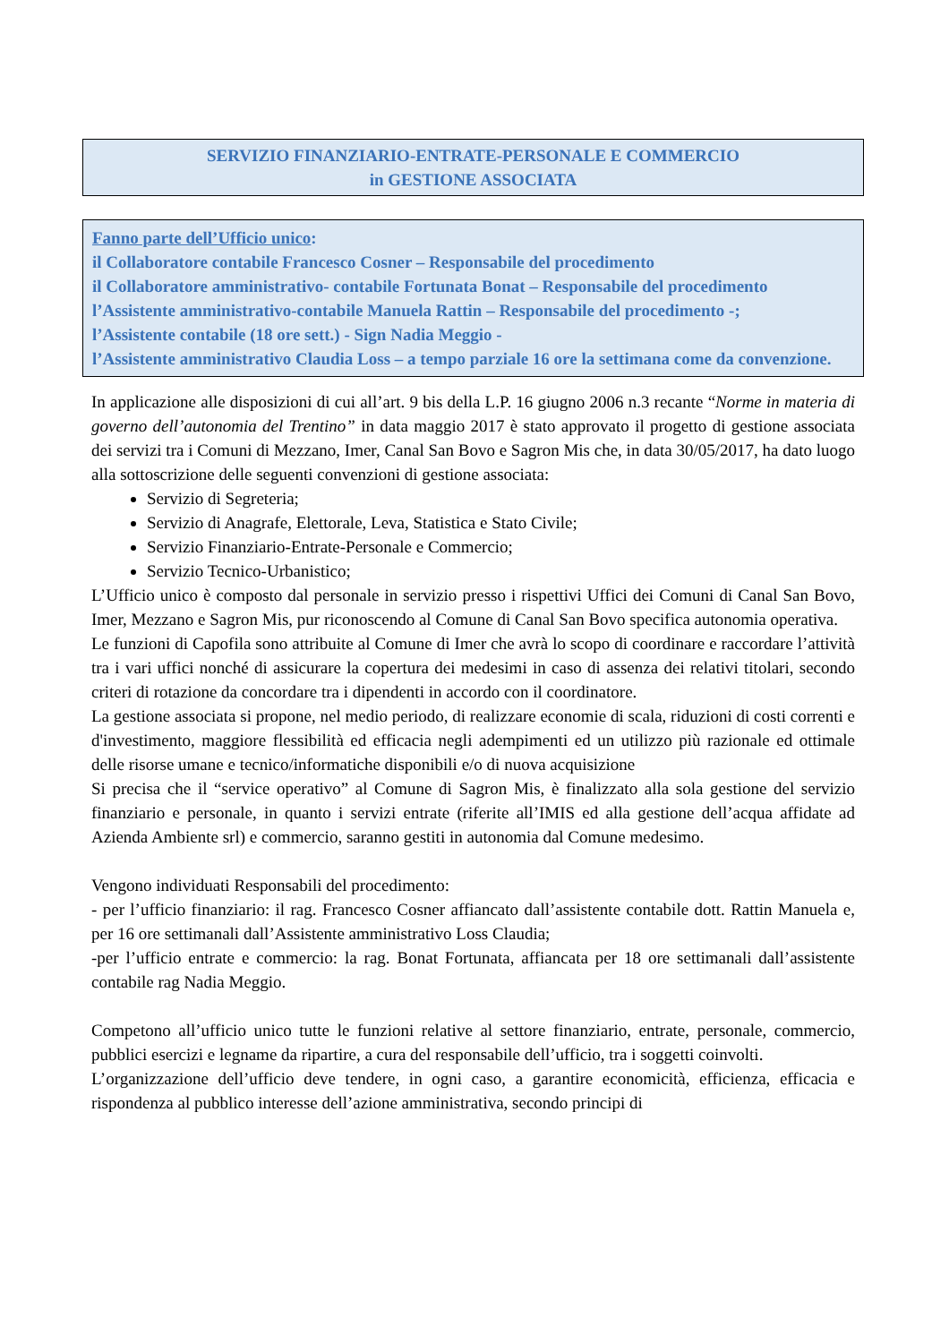SERVIZIO FINANZIARIO-ENTRATE-PERSONALE E COMMERCIO
in GESTIONE ASSOCIATA
Fanno parte dell’Ufficio unico:
il Collaboratore contabile Francesco Cosner – Responsabile del procedimento
il Collaboratore amministrativo- contabile Fortunata Bonat – Responsabile del procedimento
l’Assistente amministrativo-contabile Manuela Rattin – Responsabile del procedimento -;
l’Assistente contabile (18 ore sett.) - Sign Nadia Meggio -
l’Assistente amministrativo Claudia Loss – a tempo parziale 16 ore la settimana come da convenzione.
In applicazione alle disposizioni di cui all’art. 9 bis della L.P. 16 giugno 2006 n.3 recante “Norme in materia di governo dell’autonomia del Trentino” in data maggio 2017 è stato approvato il progetto di gestione associata dei servizi tra i Comuni di Mezzano, Imer, Canal San Bovo e Sagron Mis che, in data 30/05/2017, ha dato luogo alla sottoscrizione delle seguenti convenzioni di gestione associata:
Servizio di Segreteria;
Servizio di Anagrafe, Elettorale, Leva, Statistica e Stato Civile;
Servizio Finanziario-Entrate-Personale e Commercio;
Servizio Tecnico-Urbanistico;
L’Ufficio unico è composto dal personale in servizio presso i rispettivi Uffici dei Comuni di Canal San Bovo, Imer, Mezzano e Sagron Mis, pur riconoscendo al Comune di Canal San Bovo specifica autonomia operativa.
Le funzioni di Capofila sono attribuite al Comune di Imer che avrà lo scopo di coordinare e raccordare l’attività tra i vari uffici nonché di assicurare la copertura dei medesimi in caso di assenza dei relativi titolari, secondo criteri di rotazione da concordare tra i dipendenti in accordo con il coordinatore.
La gestione associata si propone, nel medio periodo, di realizzare economie di scala, riduzioni di costi correnti e d'investimento, maggiore flessibilità ed efficacia negli adempimenti ed un utilizzo più razionale ed ottimale delle risorse umane e tecnico/informatiche disponibili e/o di nuova acquisizione
Si precisa che il “service operativo” al Comune di Sagron Mis, è finalizzato alla sola gestione del servizio finanziario e personale, in quanto i servizi entrate (riferite all’IMIS ed alla gestione dell’acqua affidate ad Azienda Ambiente srl) e commercio, saranno gestiti in autonomia dal Comune medesimo.
Vengono individuati Responsabili del procedimento:
- per l’ufficio finanziario: il rag. Francesco Cosner affiancato dall’assistente contabile dott. Rattin Manuela e, per 16 ore settimanali dall’Assistente amministrativo Loss Claudia;
-per l’ufficio entrate e commercio: la rag. Bonat Fortunata, affiancata per 18 ore settimanali dall’assistente contabile rag Nadia Meggio.
Competono all’ufficio unico tutte le funzioni relative al settore finanziario, entrate, personale, commercio, pubblici esercizi e legname da ripartire, a cura del responsabile dell’ufficio, tra i soggetti coinvolti.
L’organizzazione dell’ufficio deve tendere, in ogni caso, a garantire economicità, efficienza, efficacia e rispondenza al pubblico interesse dell’azione amministrativa, secondo principi di